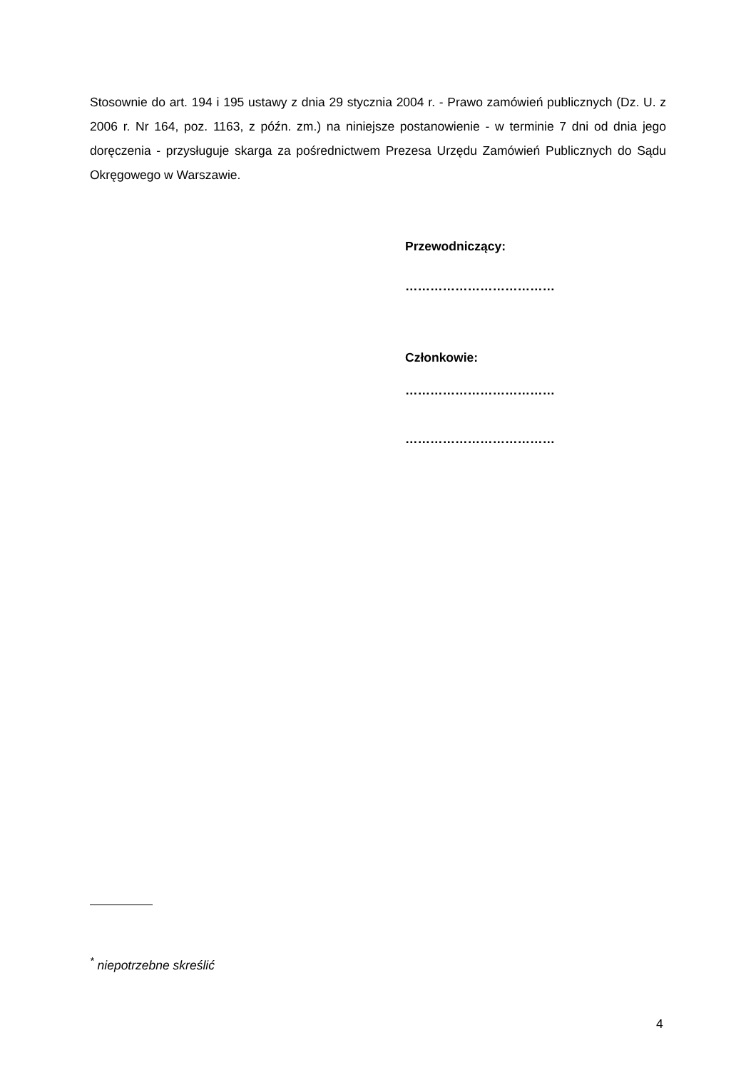Stosownie do art. 194 i 195 ustawy z dnia 29 stycznia 2004 r. - Prawo zamówień publicznych (Dz. U. z 2006 r. Nr 164, poz. 1163, z późn. zm.) na niniejsze postanowienie - w terminie 7 dni od dnia jego doręczenia - przysługuje skarga za pośrednictwem Prezesa Urzędu Zamówień Publicznych do Sądu Okręgowego w Warszawie.
Przewodniczący:
………………………………
Członkowie:
………………………………
………………………………
<sup>*</sup> niepotrzebne skreślić
4